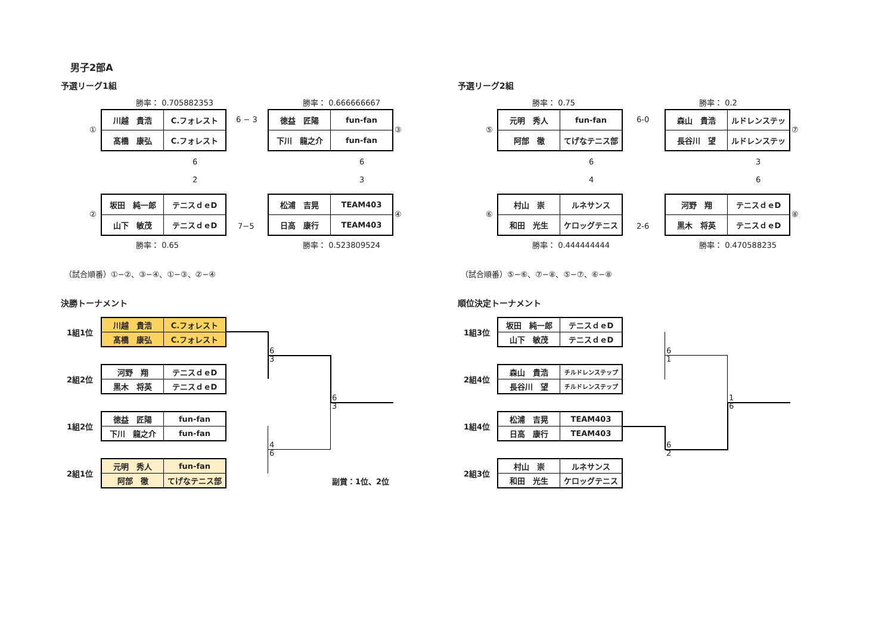男子2部A
予選リーグ1組 予選リーグ2組
勝率： 0.705882353 勝率： 0.666666667 勝率： 0.75 勝率： 0.2
①
| 川越 貴浩 | C.フォレスト |
| 髙橋 康弘 | C.フォレスト |
6 − 3
| 徳益 匠陽 | fun-fan |
| 下川 龍之介 | fun-fan |
③
6
2
6
3
②
| 坂田 純一郎 | テニスｄｅD |
| 山下 敏茂 | テニスｄｅD |
7−5
| 松浦 吉晃 | TEAM403 |
| 日高 康行 | TEAM403 |
④
勝率： 0.65 勝率： 0.523809524
⑤
| 元明 秀人 | fun-fan |
| 阿部 徹 | てげなテニス部 |
6-0
| 森山 貴浩 | ルドレンステッ |
| 長谷川 望 | ルドレンステッ |
⑦
6
4
3
6
⑥
| 村山 崇 | ルネサンス |
| 和田 光生 | ケロッグテニス |
2-6
| 河野 翔 | テニスｄｅD |
| 黒木 将英 | テニスｄｅD |
⑧
勝率： 0.444444444 勝率： 0.470588235
（試合順番）①−②、③−④、①−③、②−④ （試合順番）⑤−⑥、⑦−⑧、⑤−⑦、⑥−⑧
決勝トーナメント 順位決定トーナメント
1組1位
| 川越 貴浩 | C.フォレスト |
| 髙橋 康弘 | C.フォレスト |
2組2位
| 河野 翔 | テニスｄｅD |
| 黒木 将英 | テニスｄｅD |
1組2位
| 徳益 匠陽 | fun-fan |
| 下川 龍之介 | fun-fan |
2組1位
| 元明 秀人 | fun-fan |
| 阿部 徹 | てげなテニス部 |
6
3
6
3
4
6
副賞：1位、2位
1組3位
| 坂田 純一郎 | テニスｄｅD |
| 山下 敏茂 | テニスｄｅD |
2組4位
| 森山 貴浩 | チルドレンステップ |
| 長谷川 望 | チルドレンステップ |
1組4位
| 松浦 吉晃 | TEAM403 |
| 日高 康行 | TEAM403 |
2組3位
| 村山 崇 | ルネサンス |
| 和田 光生 | ケロッグテニス |
6
1
1
6
6
2